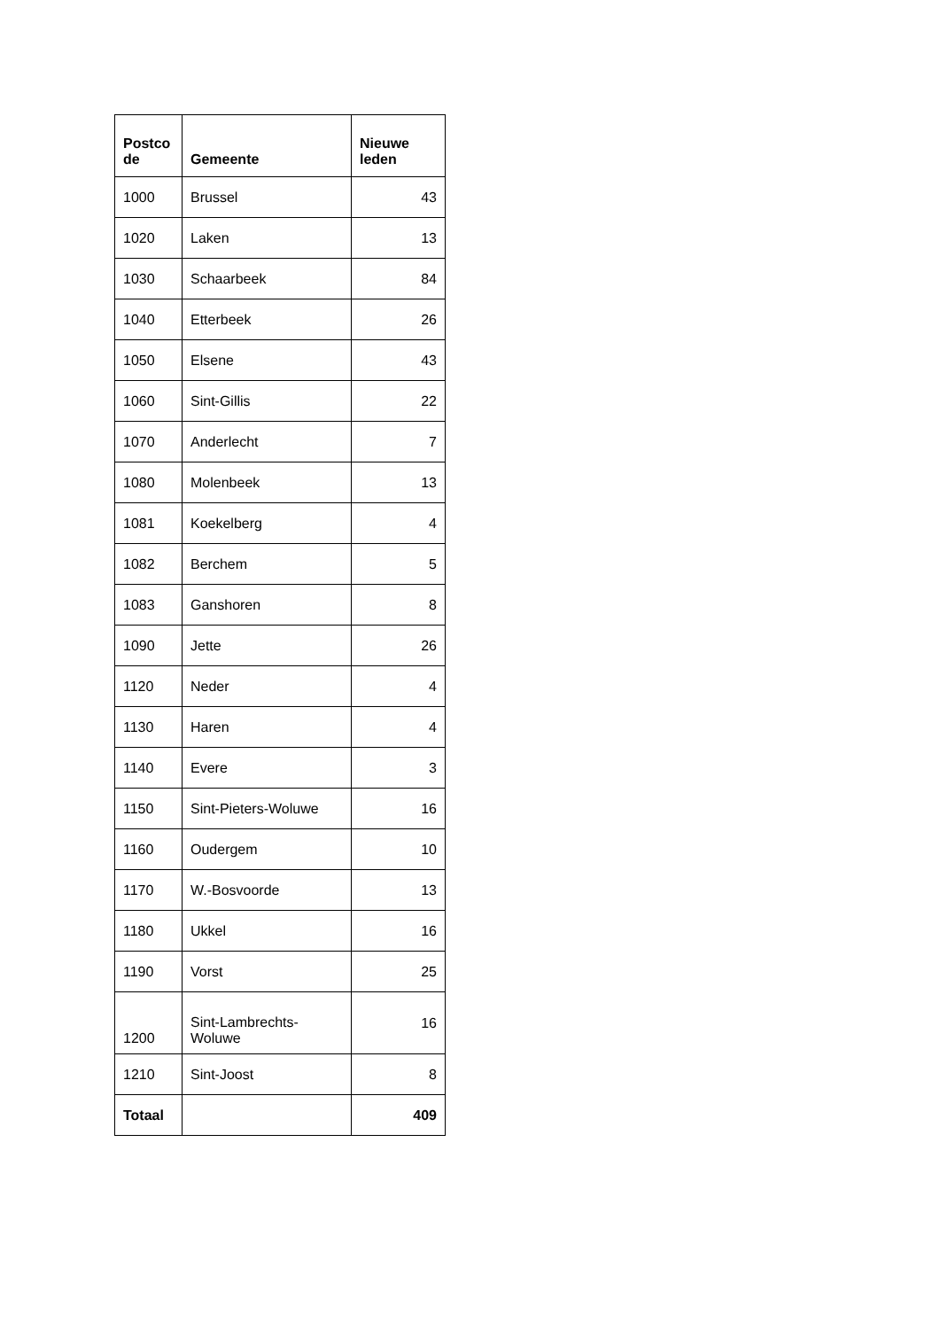| Postco de | Gemeente | Nieuwe leden |
| --- | --- | --- |
| 1000 | Brussel | 43 |
| 1020 | Laken | 13 |
| 1030 | Schaarbeek | 84 |
| 1040 | Etterbeek | 26 |
| 1050 | Elsene | 43 |
| 1060 | Sint-Gillis | 22 |
| 1070 | Anderlecht | 7 |
| 1080 | Molenbeek | 13 |
| 1081 | Koekelberg | 4 |
| 1082 | Berchem | 5 |
| 1083 | Ganshoren | 8 |
| 1090 | Jette | 26 |
| 1120 | Neder | 4 |
| 1130 | Haren | 4 |
| 1140 | Evere | 3 |
| 1150 | Sint-Pieters-Woluwe | 16 |
| 1160 | Oudergem | 10 |
| 1170 | W.-Bosvoorde | 13 |
| 1180 | Ukkel | 16 |
| 1190 | Vorst | 25 |
| 1200 | Sint-Lambrechts- Woluwe | 16 |
| 1210 | Sint-Joost | 8 |
| Totaal | | 409 |